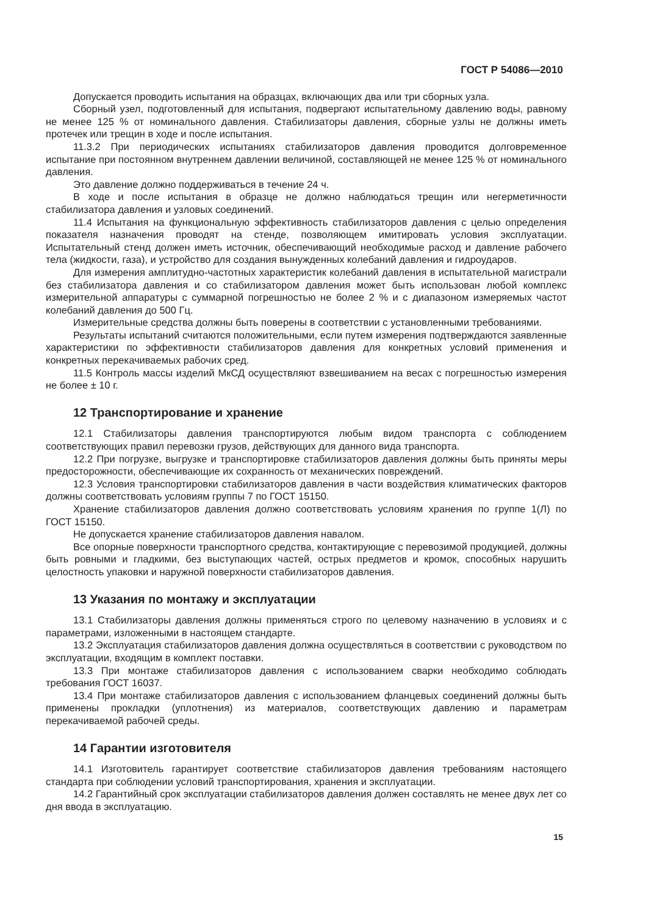ГОСТ Р 54086—2010
Допускается проводить испытания на образцах, включающих два или три сборных узла.
Сборный узел, подготовленный для испытания, подвергают испытательному давлению воды, равному не менее 125 % от номинального давления. Стабилизаторы давления, сборные узлы не должны иметь протечек или трещин в ходе и после испытания.
11.3.2 При периодических испытаниях стабилизаторов давления проводится долговременное испытание при постоянном внутреннем давлении величиной, составляющей не менее 125 % от номинального давления.
Это давление должно поддерживаться в течение 24 ч.
В ходе и после испытания в образце не должно наблюдаться трещин или негерметичности стабилизатора давления и узловых соединений.
11.4 Испытания на функциональную эффективность стабилизаторов давления с целью определения показателя назначения проводят на стенде, позволяющем имитировать условия эксплуатации. Испытательный стенд должен иметь источник, обеспечивающий необходимые расход и давление рабочего тела (жидкости, газа), и устройство для создания вынужденных колебаний давления и гидроударов.
Для измерения амплитудно-частотных характеристик колебаний давления в испытательной магистрали без стабилизатора давления и со стабилизатором давления может быть использован любой комплекс измерительной аппаратуры с суммарной погрешностью не более 2 % и с диапазоном измеряемых частот колебаний давления до 500 Гц.
Измерительные средства должны быть поверены в соответствии с установленными требованиями.
Результаты испытаний считаются положительными, если путем измерения подтверждаются заявленные характеристики по эффективности стабилизаторов давления для конкретных условий применения и конкретных перекачиваемых рабочих сред.
11.5 Контроль массы изделий МкСД осуществляют взвешиванием на весах с погрешностью измерения не более ± 10 г.
12 Транспортирование и хранение
12.1 Стабилизаторы давления транспортируются любым видом транспорта с соблюдением соответствующих правил перевозки грузов, действующих для данного вида транспорта.
12.2 При погрузке, выгрузке и транспортировке стабилизаторов давления должны быть приняты меры предосторожности, обеспечивающие их сохранность от механических повреждений.
12.3 Условия транспортировки стабилизаторов давления в части воздействия климатических факторов должны соответствовать условиям группы 7 по ГОСТ 15150.
Хранение стабилизаторов давления должно соответствовать условиям хранения по группе 1(Л) по ГОСТ 15150.
Не допускается хранение стабилизаторов давления навалом.
Все опорные поверхности транспортного средства, контактирующие с перевозимой продукцией, должны быть ровными и гладкими, без выступающих частей, острых предметов и кромок, способных нарушить целостность упаковки и наружной поверхности стабилизаторов давления.
13 Указания по монтажу и эксплуатации
13.1 Стабилизаторы давления должны применяться строго по целевому назначению в условиях и с параметрами, изложенными в настоящем стандарте.
13.2 Эксплуатация стабилизаторов давления должна осуществляться в соответствии с руководством по эксплуатации, входящим в комплект поставки.
13.3 При монтаже стабилизаторов давления с использованием сварки необходимо соблюдать требования ГОСТ 16037.
13.4 При монтаже стабилизаторов давления с использованием фланцевых соединений должны быть применены прокладки (уплотнения) из материалов, соответствующих давлению и параметрам перекачиваемой рабочей среды.
14 Гарантии изготовителя
14.1 Изготовитель гарантирует соответствие стабилизаторов давления требованиям настоящего стандарта при соблюдении условий транспортирования, хранения и эксплуатации.
14.2 Гарантийный срок эксплуатации стабилизаторов давления должен составлять не менее двух лет со дня ввода в эксплуатацию.
15